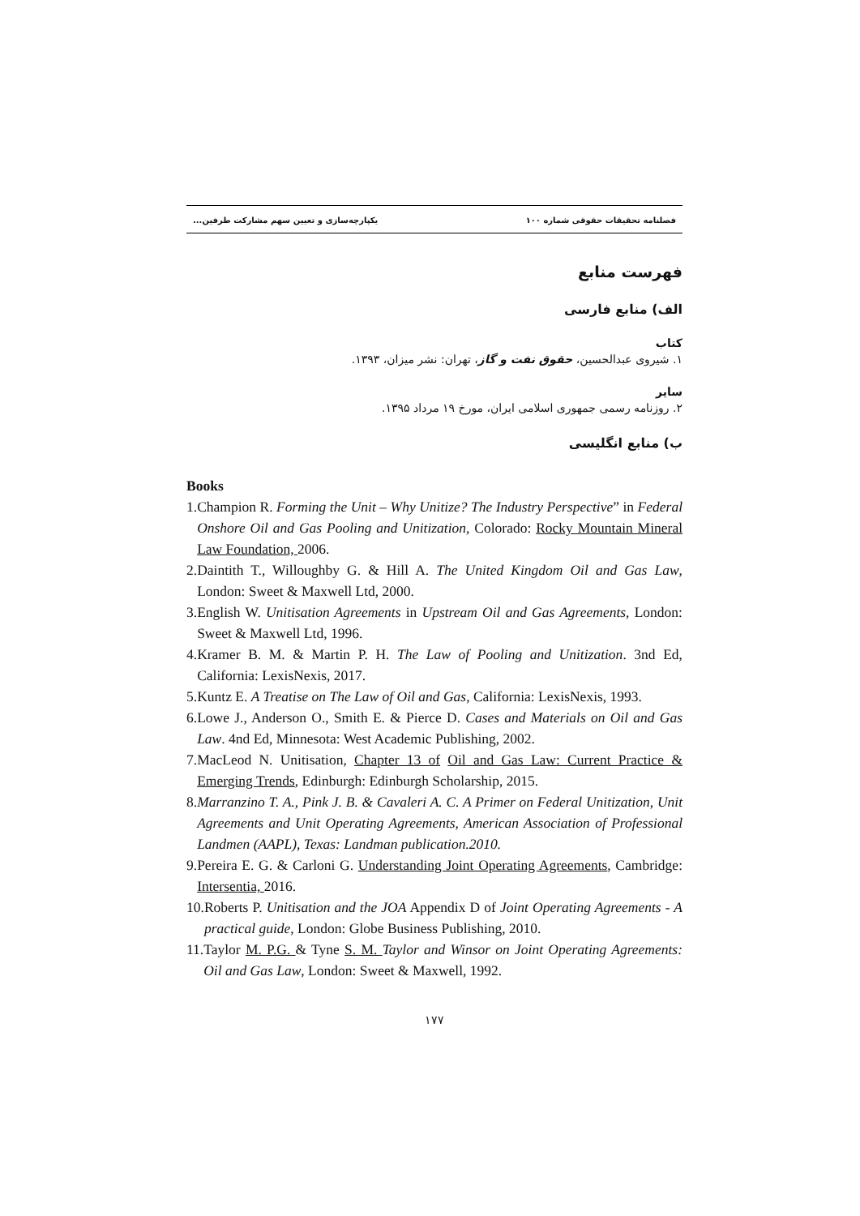فصلنامه تحقیقات حقوقی شماره ۱۰۰ یکپارچه‌سازی و تعیین سهم مشارکت طرفین...
فهرست منابع
الف) منابع فارسی
کتاب
۱. شیروی عبدالحسین، حقوق نفت و گاز، تهران: نشر میزان، ۱۳۹۳.
سایر
۲. روزنامه رسمی جمهوری اسلامی ایران، مورخ ۱۹ مرداد ۱۳۹۵.
ب) منابع انگلیسی
Books
1. Champion R. Forming the Unit – Why Unitize? The Industry Perspective” in Federal Onshore Oil and Gas Pooling and Unitization, Colorado: Rocky Mountain Mineral Law Foundation, 2006.
2. Daintith T., Willoughby G. & Hill A. The United Kingdom Oil and Gas Law, London: Sweet & Maxwell Ltd, 2000.
3. English W. Unitisation Agreements in Upstream Oil and Gas Agreements, London: Sweet & Maxwell Ltd, 1996.
4. Kramer B. M. & Martin P. H. The Law of Pooling and Unitization. 3nd Ed, California: LexisNexis, 2017.
5. Kuntz E. A Treatise on The Law of Oil and Gas, California: LexisNexis, 1993.
6. Lowe J., Anderson O., Smith E. & Pierce D. Cases and Materials on Oil and Gas Law. 4nd Ed, Minnesota: West Academic Publishing, 2002.
7. MacLeod N. Unitisation, Chapter 13 of Oil and Gas Law: Current Practice & Emerging Trends, Edinburgh: Edinburgh Scholarship, 2015.
8. Marranzino T. A., Pink J. B. & Cavaleri A. C. A Primer on Federal Unitization, Unit Agreements and Unit Operating Agreements, American Association of Professional Landmen (AAPL), Texas: Landman publication.2010.
9. Pereira E. G. & Carloni G. Understanding Joint Operating Agreements, Cambridge: Intersentia, 2016.
10. Roberts P. Unitisation and the JOA Appendix D of Joint Operating Agreements - A practical guide, London: Globe Business Publishing, 2010.
11. Taylor M. P.G. & Tyne S. M. Taylor and Winsor on Joint Operating Agreements: Oil and Gas Law, London: Sweet & Maxwell, 1992.
۱۷۷